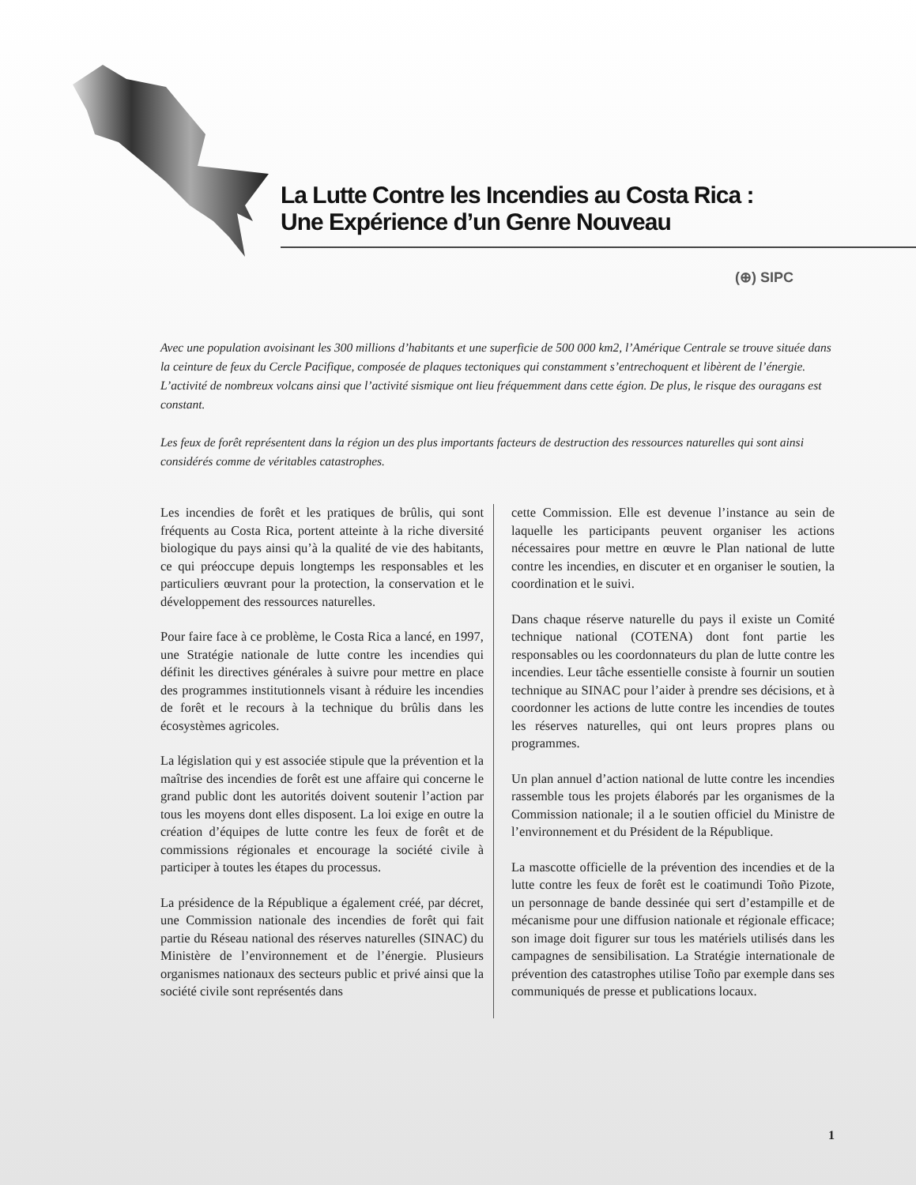La Lutte Contre les Incendies au Costa Rica :
Une Expérience d’un Genre Nouveau
(⊕) SIPC
Avec une population avoisinant les 300 millions d’habitants et une superficie de 500 000 km2, l’Amérique Centrale se trouve située dans la ceinture de feux du Cercle Pacifique, composée de plaques tectoniques qui constamment s’entrechoquent et libèrent de l’énergie. L’activité de nombreux volcans ainsi que l’activité sismique ont lieu fréquemment dans cette égion. De plus, le risque des ouragans est constant.
Les feux de forêt représentent dans la région un des plus importants facteurs de destruction des ressources naturelles qui sont ainsi considérés comme de véritables catastrophes.
Les incendies de forêt et les pratiques de brûlis, qui sont fréquents au Costa Rica, portent atteinte à la riche diversité biologique du pays ainsi qu’à la qualité de vie des habitants, ce qui préoccupe depuis longtemps les responsables et les particuliers œuvrant pour la protection, la conservation et le développement des ressources naturelles.
Pour faire face à ce problème, le Costa Rica a lancé, en 1997, une Stratégie nationale de lutte contre les incendies qui définit les directives générales à suivre pour mettre en place des programmes institutionnels visant à réduire les incendies de forêt et le recours à la technique du brûlis dans les écosystèmes agricoles.
La législation qui y est associée stipule que la prévention et la maîtrise des incendies de forêt est une affaire qui concerne le grand public dont les autorités doivent soutenir l’action par tous les moyens dont elles disposent. La loi exige en outre la création d’équipes de lutte contre les feux de forêt et de commissions régionales et encourage la société civile à participer à toutes les étapes du processus.
La présidence de la République a également créé, par décret, une Commission nationale des incendies de forêt qui fait partie du Réseau national des réserves naturelles (SINAC) du Ministère de l’environnement et de l’énergie. Plusieurs organismes nationaux des secteurs public et privé ainsi que la société civile sont représentés dans
cette Commission. Elle est devenue l’instance au sein de laquelle les participants peuvent organiser les actions nécessaires pour mettre en œuvre le Plan national de lutte contre les incendies, en discuter et en organiser le soutien, la coordination et le suivi.
Dans chaque réserve naturelle du pays il existe un Comité technique national (COTENA) dont font partie les responsables ou les coordonnateurs du plan de lutte contre les incendies. Leur tâche essentielle consiste à fournir un soutien technique au SINAC pour l’aider à prendre ses décisions, et à coordonner les actions de lutte contre les incendies de toutes les réserves naturelles, qui ont leurs propres plans ou programmes.
Un plan annuel d’action national de lutte contre les incendies rassemble tous les projets élaborés par les organismes de la Commission nationale; il a le soutien officiel du Ministre de l’environnement et du Président de la République.
La mascotte officielle de la prévention des incendies et de la lutte contre les feux de forêt est le coatimundi Toño Pizote, un personnage de bande dessinée qui sert d’estampille et de mécanisme pour une diffusion nationale et régionale efficace; son image doit figurer sur tous les matériels utilisés dans les campagnes de sensibilisation. La Stratégie internationale de prévention des catastrophes utilise Toño par exemple dans ses communiqués de presse et publications locaux.
1